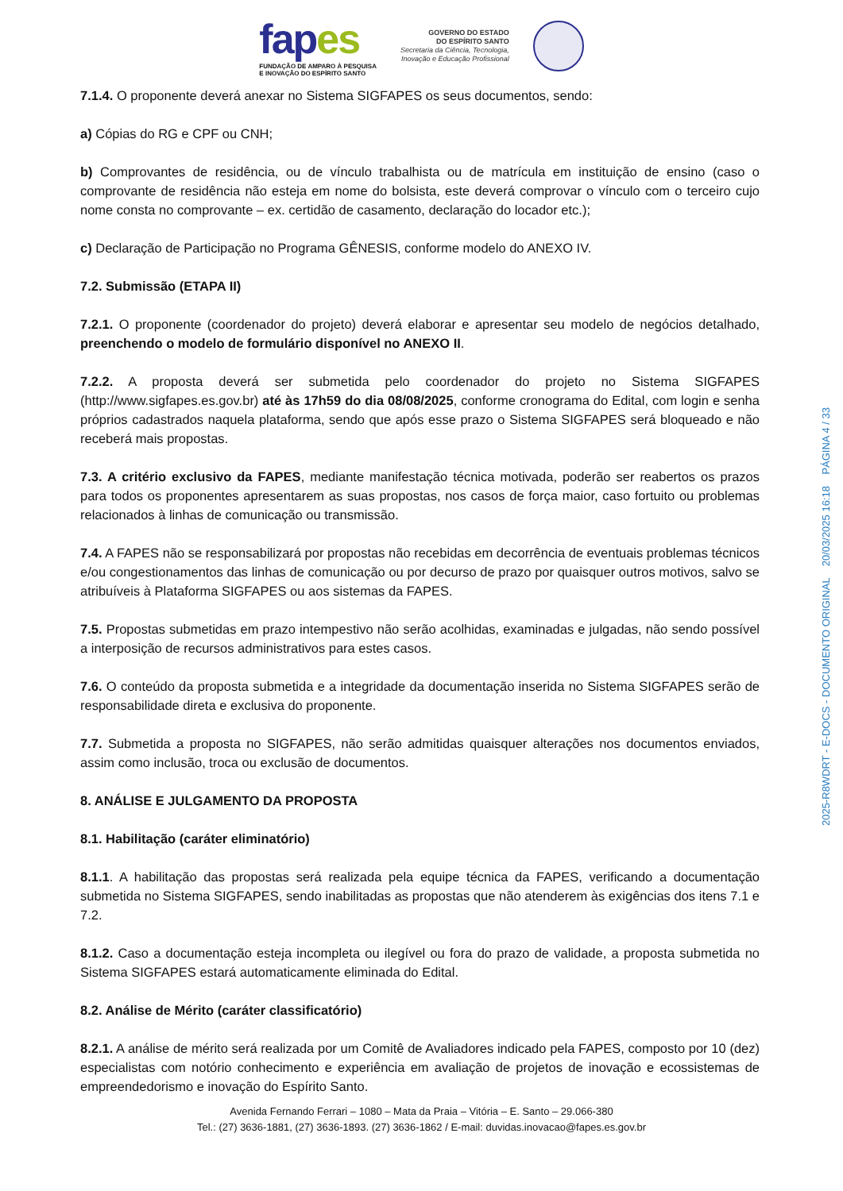fapes
FUNDAÇÃO DE AMPARO À PESQUISA
E INOVAÇÃO DO ESPÍRITO SANTO
GOVERNO DO ESTADO
DO ESPÍRITO SANTO
Secretaria da Ciência, Tecnologia,
Inovação e Educação Profissional
7.1.4. O proponente deverá anexar no Sistema SIGFAPES os seus documentos, sendo:
a) Cópias do RG e CPF ou CNH;
b) Comprovantes de residência, ou de vínculo trabalhista ou de matrícula em instituição de ensino (caso o comprovante de residência não esteja em nome do bolsista, este deverá comprovar o vínculo com o terceiro cujo nome consta no comprovante – ex. certidão de casamento, declaração do locador etc.);
c) Declaração de Participação no Programa GÊNESIS, conforme modelo do ANEXO IV.
7.2. Submissão (ETAPA II)
7.2.1. O proponente (coordenador do projeto) deverá elaborar e apresentar seu modelo de negócios detalhado, preenchendo o modelo de formulário disponível no ANEXO II.
7.2.2. A proposta deverá ser submetida pelo coordenador do projeto no Sistema SIGFAPES (http://www.sigfapes.es.gov.br) até às 17h59 do dia 08/08/2025, conforme cronograma do Edital, com login e senha próprios cadastrados naquela plataforma, sendo que após esse prazo o Sistema SIGFAPES será bloqueado e não receberá mais propostas.
7.3. A critério exclusivo da FAPES, mediante manifestação técnica motivada, poderão ser reabertos os prazos para todos os proponentes apresentarem as suas propostas, nos casos de força maior, caso fortuito ou problemas relacionados à linhas de comunicação ou transmissão.
7.4. A FAPES não se responsabilizará por propostas não recebidas em decorrência de eventuais problemas técnicos e/ou congestionamentos das linhas de comunicação ou por decurso de prazo por quaisquer outros motivos, salvo se atribuíveis à Plataforma SIGFAPES ou aos sistemas da FAPES.
7.5. Propostas submetidas em prazo intempestivo não serão acolhidas, examinadas e julgadas, não sendo possível a interposição de recursos administrativos para estes casos.
7.6. O conteúdo da proposta submetida e a integridade da documentação inserida no Sistema SIGFAPES serão de responsabilidade direta e exclusiva do proponente.
7.7. Submetida a proposta no SIGFAPES, não serão admitidas quaisquer alterações nos documentos enviados, assim como inclusão, troca ou exclusão de documentos.
8. ANÁLISE E JULGAMENTO DA PROPOSTA
8.1. Habilitação (caráter eliminatório)
8.1.1. A habilitação das propostas será realizada pela equipe técnica da FAPES, verificando a documentação submetida no Sistema SIGFAPES, sendo inabilitadas as propostas que não atenderem às exigências dos itens 7.1 e 7.2.
8.1.2. Caso a documentação esteja incompleta ou ilegível ou fora do prazo de validade, a proposta submetida no Sistema SIGFAPES estará automaticamente eliminada do Edital.
8.2. Análise de Mérito (caráter classificatório)
8.2.1. A análise de mérito será realizada por um Comitê de Avaliadores indicado pela FAPES, composto por 10 (dez) especialistas com notório conhecimento e experiência em avaliação de projetos de inovação e ecossistemas de empreendedorismo e inovação do Espírito Santo.
Avenida Fernando Ferrari – 1080 – Mata da Praia – Vitória – E. Santo – 29.066-380
Tel.: (27) 3636-1881, (27) 3636-1893. (27) 3636-1862 / E-mail: duvidas.inovacao@fapes.es.gov.br
2025-R8WDRT - E-DOCS - DOCUMENTO ORIGINAL 20/03/2025 16:18 PÁGINA 4 / 33